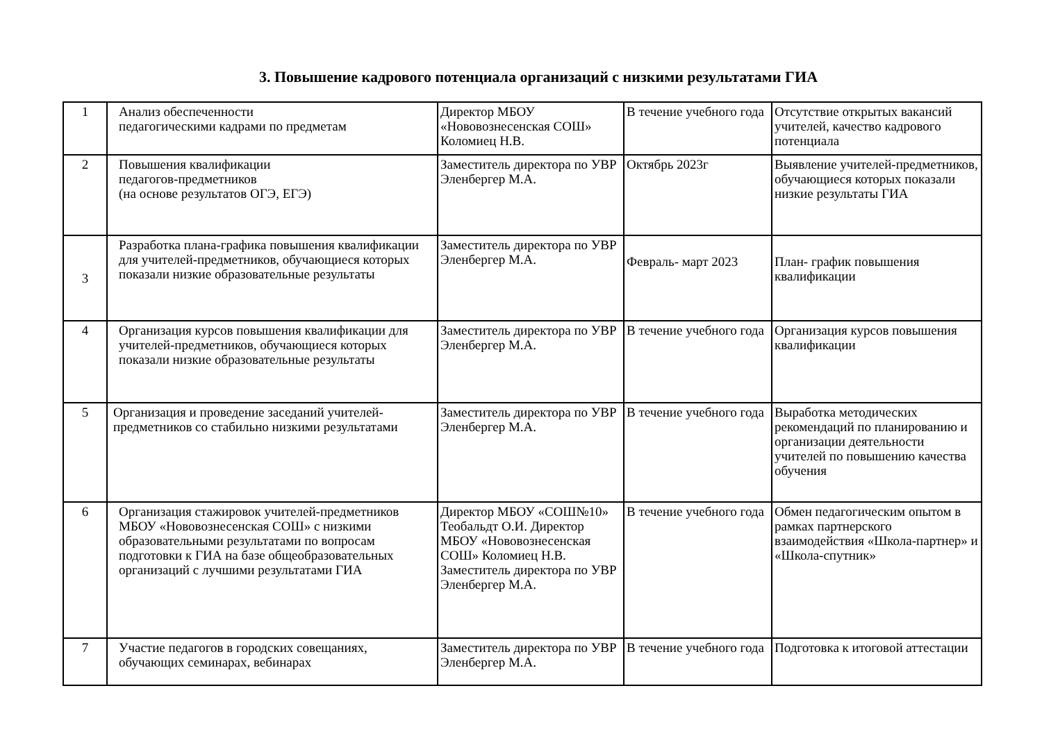3. Повышение кадрового потенциала организаций с низкими результатами ГИА
| 1 | Анализ обеспеченности педагогическими кадрами по предметам | Директор МБОУ «Нововознесенская СОШ» Коломиец Н.В. | В течение учебного года | Отсутствие открытых вакансий учителей, качество кадрового потенциала |
| 2 | Повышения квалификации педагогов-предметников (на основе результатов ОГЭ, ЕГЭ) | Заместитель директора по УВР Эленбергер М.А. | Октябрь 2023г | Выявление учителей-предметников, обучающиеся которых показали низкие результаты ГИА |
| 3 | Разработка плана-графика повышения квалификации для учителей-предметников, обучающиеся которых показали низкие образовательные результаты | Заместитель директора по УВР Эленбергер М.А. | Февраль- март 2023 | План- график повышения квалификации |
| 4 | Организация курсов повышения квалификации для учителей-предметников, обучающиеся которых показали низкие образовательные результаты | Заместитель директора по УВР Эленбергер М.А. | В течение учебного года | Организация курсов повышения квалификации |
| 5 | Организация и проведение заседаний учителей- предметников со стабильно низкими результатами | Заместитель директора по УВР Эленбергер М.А. | В течение учебного года | Выработка методических рекомендаций по планированию и организации деятельности учителей по повышению качества обучения |
| 6 | Организация стажировок учителей-предметников МБОУ «Нововознесенская СОШ» с низкими образовательными результатами по вопросам подготовки к ГИА на базе общеобразовательных организаций с лучшими результатами ГИА | Директор МБОУ «СОШ№10» Теобальдт О.И. Директор МБОУ «Нововознесенская СОШ» Коломиец Н.В. Заместитель директора по УВР Эленбергер М.А. | В течение учебного года | Обмен педагогическим опытом в рамках партнерского взаимодействия «Школа-партнер» и «Школа-спутник» |
| 7 | Участие педагогов в городских совещаниях, обучающих семинарах, вебинарах | Заместитель директора по УВР Эленбергер М.А. | В течение учебного года | Подготовка к итоговой аттестации |